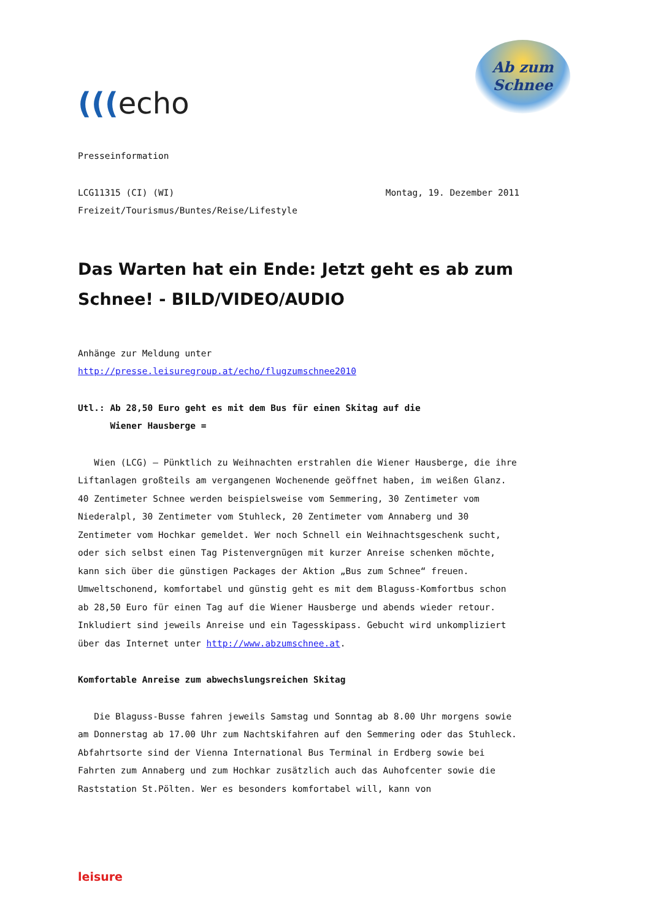(((echo
Ab zum
Schnee
Presseinformation
LCG11315 (CI) (WI) Montag, 19. Dezember 2011
Freizeit/Tourismus/Buntes/Reise/Lifestyle
Das Warten hat ein Ende: Jetzt geht es ab zum Schnee! - BILD/VIDEO/AUDIO
Anhänge zur Meldung unter
http://presse.leisuregroup.at/echo/flugzumschnee2010
Utl.: Ab 28,50 Euro geht es mit dem Bus für einen Skitag auf die
Wiener Hausberge =
Wien (LCG) – Pünktlich zu Weihnachten erstrahlen die Wiener Hausberge, die ihre Liftanlagen großteils am vergangenen Wochenende geöffnet haben, im weißen Glanz. 40 Zentimeter Schnee werden beispielsweise vom Semmering, 30 Zentimeter vom Niederalpl, 30 Zentimeter vom Stuhleck, 20 Zentimeter vom Annaberg und 30 Zentimeter vom Hochkar gemeldet. Wer noch Schnell ein Weihnachtsgeschenk sucht, oder sich selbst einen Tag Pistenvergnügen mit kurzer Anreise schenken möchte, kann sich über die günstigen Packages der Aktion „Bus zum Schnee“ freuen. Umweltschonend, komfortabel und günstig geht es mit dem Blaguss-Komfortbus schon ab 28,50 Euro für einen Tag auf die Wiener Hausberge und abends wieder retour. Inkludiert sind jeweils Anreise und ein Tagesskipass. Gebucht wird unkompliziert über das Internet unter http://www.abzumschnee.at.
Komfortable Anreise zum abwechslungsreichen Skitag
Die Blaguss-Busse fahren jeweils Samstag und Sonntag ab 8.00 Uhr morgens sowie am Donnerstag ab 17.00 Uhr zum Nachtskifahren auf den Semmering oder das Stuhleck. Abfahrtsorte sind der Vienna International Bus Terminal in Erdberg sowie bei Fahrten zum Annaberg und zum Hochkar zusätzlich auch das Auhofcenter sowie die Raststation St.Pölten. Wer es besonders komfortabel will, kann von
leisure